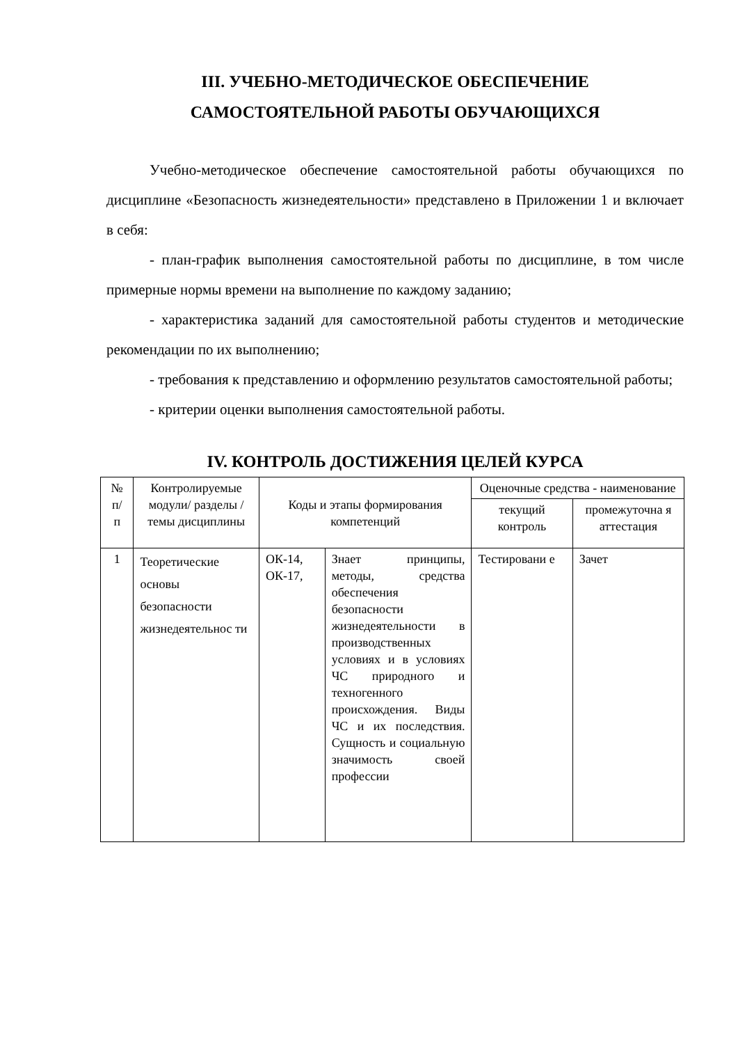III. УЧЕБНО-МЕТОДИЧЕСКОЕ ОБЕСПЕЧЕНИЕ
САМОСТОЯТЕЛЬНОЙ РАБОТЫ ОБУЧАЮЩИХСЯ
Учебно-методическое обеспечение самостоятельной работы обучающихся по дисциплине «Безопасность жизнедеятельности» представлено в Приложении 1 и включает в себя:
- план-график выполнения самостоятельной работы по дисциплине, в том числе примерные нормы времени на выполнение по каждому заданию;
- характеристика заданий для самостоятельной работы студентов и методические рекомендации по их выполнению;
- требования к представлению и оформлению результатов самостоятельной работы;
- критерии оценки выполнения самостоятельной работы.
IV. КОНТРОЛЬ ДОСТИЖЕНИЯ ЦЕЛЕЙ КУРСА
| № п/ п | Контролируемые модули/ разделы / темы дисциплины | Коды и этапы формирования компетенций | | Оценочные средства - наименование | |
| | | | | текущий контроль | промежуточна я аттестация |
| 1 | Теоретические основы безопасности жизнедеятельнос ти | ОК-14, ОК-17, | Знает принципы, методы, средства обеспечения безопасности жизнедеятельности в производственных условиях и в условиях ЧС природного и техногенного происхождения. Виды ЧС и их последствия. Сущность и социальную значимость своей профессии | Тестировани е | Зачет |